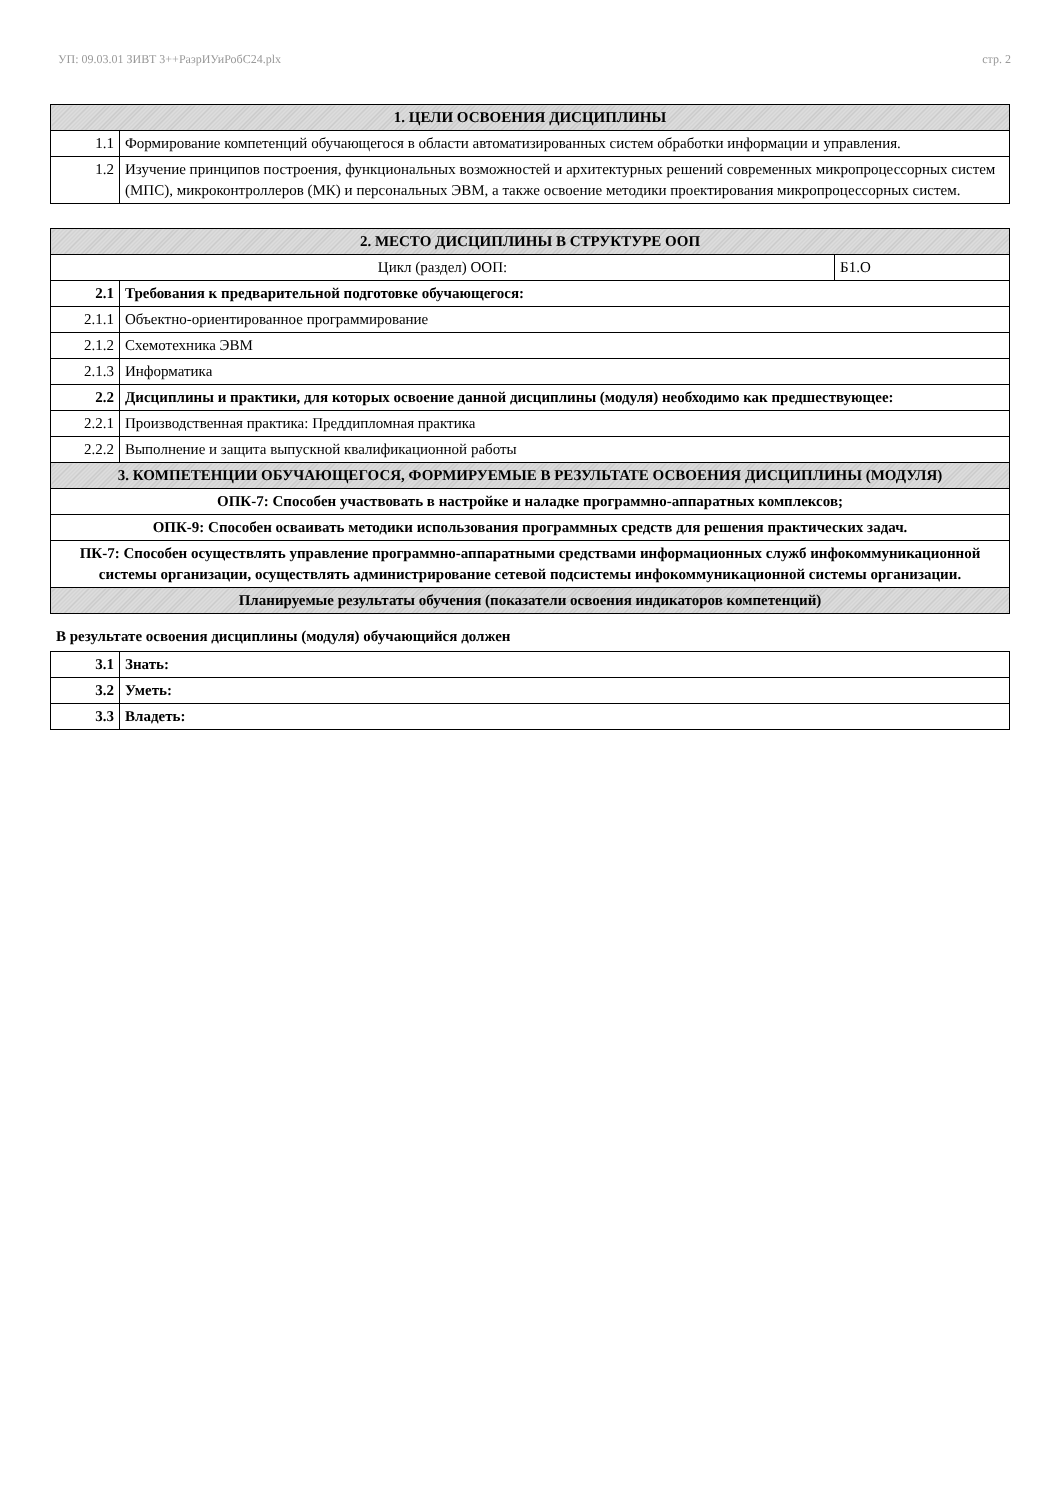УП: 09.03.01 ЗИВТ 3++РазрИУиРобС24.plx стр. 2
| 1. ЦЕЛИ ОСВОЕНИЯ ДИСЦИПЛИНЫ | |
| 1.1 | Формирование компетенций обучающегося в области автоматизированных систем обработки информации и управления. |
| 1.2 | Изучение принципов построения, функциональных возможностей и архитектурных решений современных микропроцессорных систем (МПС), микроконтроллеров (МК) и персональных ЭВМ, а также освоение методики проектирования микропроцессорных систем. |
| 2. МЕСТО ДИСЦИПЛИНЫ В СТРУКТУРЕ ООП | | |
| Цикл (раздел) ООП: | | Б1.О |
| 2.1 | Требования к предварительной подготовке обучающегося: | |
| 2.1.1 | Объектно-ориентированное программирование | |
| 2.1.2 | Схемотехника ЭВМ | |
| 2.1.3 | Информатика | |
| 2.2 | Дисциплины и практики, для которых освоение данной дисциплины (модуля) необходимо как предшествующее: | |
| 2.2.1 | Производственная практика: Преддипломная практика | |
| 2.2.2 | Выполнение и защита выпускной квалификационной работы | |
| 3. КОМПЕТЕНЦИИ ОБУЧАЮЩЕГОСЯ, ФОРМИРУЕМЫЕ В РЕЗУЛЬТАТЕ ОСВОЕНИЯ ДИСЦИПЛИНЫ (МОДУЛЯ) | | |
| ОПК-7: Способен участвовать в настройке и наладке программно-аппаратных комплексов; | | |
| ОПК-9: Способен осваивать методики использования программных средств для решения практических задач. | | |
| ПК-7: Способен осуществлять управление программно-аппаратными средствами информационных служб инфокоммуникационной системы организации, осуществлять администрирование сетевой подсистемы инфокоммуникационной системы организации. | | |
| Планируемые результаты обучения (показатели освоения индикаторов компетенций) | | |
В результате освоения дисциплины (модуля) обучающийся должен
| 3.1 | Знать: |
| 3.2 | Уметь: |
| 3.3 | Владеть: |